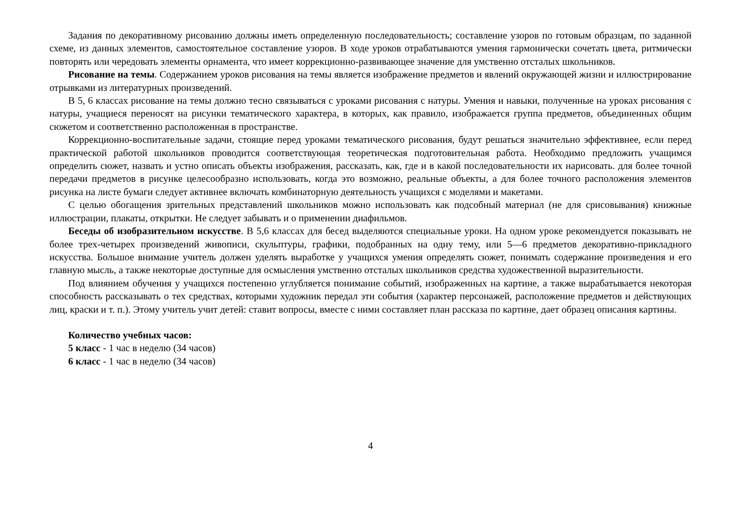Задания по декоративному рисованию должны иметь определенную последовательность; составление узоров по готовым образцам, по заданной схеме, из данных элементов, самостоятельное составление узоров. В ходе уроков отрабатываются умения гармонически сочетать цвета, ритмически повторять или чередовать элементы орнамента, что имеет коррекционно-развивающее значение для умственно отсталых школьников.
Рисование на темы. Содержанием уроков рисования на темы является изображение предметов и явлений окружающей жизни и иллюстрирование отрывками из литературных произведений.
В 5, 6 классах рисование на темы должно тесно связываться с уроками рисования с натуры. Умения и навыки, полученные на уроках рисования с натуры, учащиеся переносят на рисунки тематического характера, в которых, как правило, изображается группа предметов, объединенных общим сюжетом и соответственно расположенная в пространстве.
Коррекционно-воспитательные задачи, стоящие перед уроками тематического рисования, будут решаться значительно эффективнее, если перед практической работой школьников проводится соответствующая теоретическая подготовительная работа. Необходимо предложить учащимся определить сюжет, назвать и устно описать объекты изображения, рассказать, как, где и в какой последовательности их нарисовать. для более точной передачи предметов в рисунке целесообразно использовать, когда это возможно, реальные объекты, а для более точного расположения элементов рисунка на листе бумаги следует активнее включать комбинаторную деятельность учащихся с моделями и макетами.
С целью обогащения зрительных представлений школьников можно использовать как подсобный материал (не для срисовывания) книжные иллюстрации, плакаты, открытки. Не следует забывать и о применении диафильмов.
Беседы об изобразительном искусстве. В 5,6 классах для бесед выделяются специальные уроки. На одном уроке рекомендуется показывать не более трех-четырех произведений живописи, скульптуры, графики, подобранных на одну тему, или 5—6 предметов декоративно-прикладного искусства. Большое внимание учитель должен уделять выработке у учащихся умения определять сюжет, понимать содержание произведения и его главную мысль, а также некоторые доступные для осмысления умственно отсталых школьников средства художественной выразительности.
Под влиянием обучения у учащихся постепенно углубляется понимание событий, изображенных на картине, а также вырабатывается некоторая способность рассказывать о тех средствах, которыми художник передал эти события (характер персонажей, расположение предметов и действующих лиц, краски и т. п.). Этому учитель учит детей: ставит вопросы, вместе с ними составляет план рассказа по картине, дает образец описания картины.
Количество учебных часов:
5 класс - 1 час в неделю (34 часов)
6 класс - 1 час в неделю (34 часов)
4